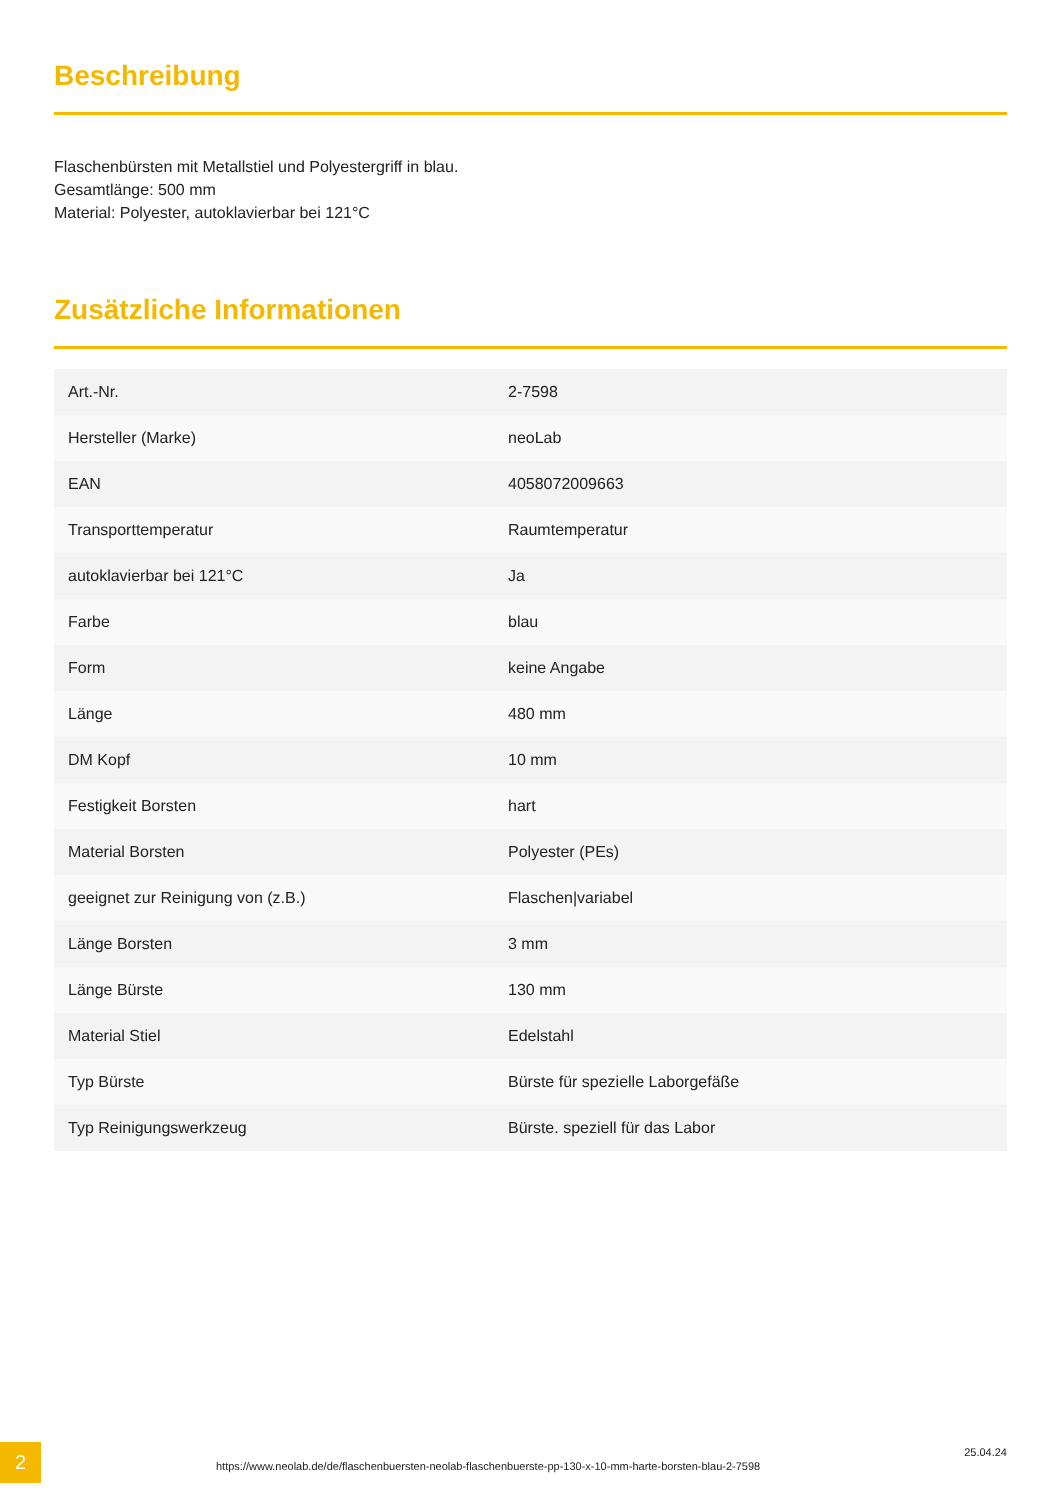Beschreibung
Flaschenbürsten mit Metallstiel und Polyestergriff in blau.
Gesamtlänge: 500 mm
Material: Polyester, autoklavierbar bei 121°C
Zusätzliche Informationen
| Art.-Nr. | 2-7598 |
| Hersteller (Marke) | neoLab |
| EAN | 4058072009663 |
| Transporttemperatur | Raumtemperatur |
| autoklavierbar bei 121°C | Ja |
| Farbe | blau |
| Form | keine Angabe |
| Länge | 480 mm |
| DM Kopf | 10 mm |
| Festigkeit Borsten | hart |
| Material Borsten | Polyester (PEs) |
| geeignet zur Reinigung von (z.B.) | Flaschen/variabel |
| Länge Borsten | 3 mm |
| Länge Bürste | 130 mm |
| Material Stiel | Edelstahl |
| Typ Bürste | Bürste für spezielle Laborgefäße |
| Typ Reinigungswerkzeug | Bürste. speziell für das Labor |
2
https://www.neolab.de/de/flaschenbuersten-neolab-flaschenbuerste-pp-130-x-10-mm-harte-borsten-blau-2-7598
25.04.24